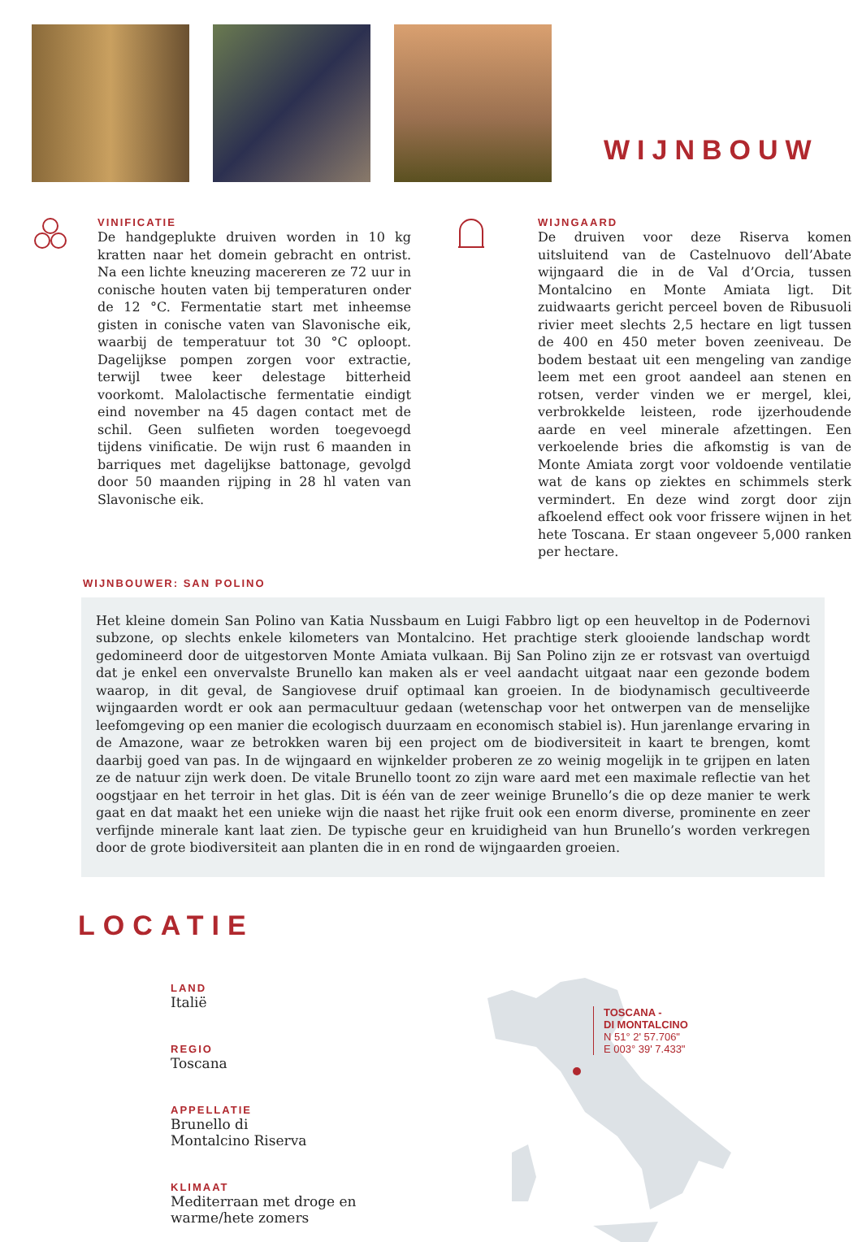WIJNBOUW
VINIFICATIE
De handgeplukte druiven worden in 10 kg kratten naar het domein gebracht en ontrist. Na een lichte kneuzing macereren ze 72 uur in conische houten vaten bij temperaturen onder de 12 °C. Fermentatie start met inheemse gisten in conische vaten van Slavonische eik, waarbij de temperatuur tot 30 °C oploopt. Dagelijkse pompen zorgen voor extractie, terwijl twee keer delestage bitterheid voorkomt. Malolactische fermentatie eindigt eind november na 45 dagen contact met de schil. Geen sulfieten worden toegevoegd tijdens vinificatie. De wijn rust 6 maanden in barriques met dagelijkse battonage, gevolgd door 50 maanden rijping in 28 hl vaten van Slavonische eik.
WIJNGAARD
De druiven voor deze Riserva komen uitsluitend van de Castelnuovo dell’Abate wijngaard die in de Val d’Orcia, tussen Montalcino en Monte Amiata ligt. Dit zuidwaarts gericht perceel boven de Ribusuoli rivier meet slechts 2,5 hectare en ligt tussen de 400 en 450 meter boven zeeniveau. De bodem bestaat uit een mengeling van zandige leem met een groot aandeel aan stenen en rotsen, verder vinden we er mergel, klei, verbrokkelde leisteen, rode ijzerhoudende aarde en veel minerale afzettingen. Een verkoelende bries die afkomstig is van de Monte Amiata zorgt voor voldoende ventilatie wat de kans op ziektes en schimmels sterk vermindert. En deze wind zorgt door zijn afkoelend effect ook voor frissere wijnen in het hete Toscana. Er staan ongeveer 5,000 ranken per hectare.
WIJNBOUWER: SAN POLINO
Het kleine domein San Polino van Katia Nussbaum en Luigi Fabbro ligt op een heuveltop in de Podernovi subzone, op slechts enkele kilometers van Montalcino. Het prachtige sterk glooiende landschap wordt gedomineerd door de uitgestorven Monte Amiata vulkaan. Bij San Polino zijn ze er rotsvast van overtuigd dat je enkel een onvervalste Brunello kan maken als er veel aandacht uitgaat naar een gezonde bodem waarop, in dit geval, de Sangiovese druif optimaal kan groeien. In de biodynamisch gecultiveerde wijngaarden wordt er ook aan permacultuur gedaan (wetenschap voor het ontwerpen van de menselijke leefomgeving op een manier die ecologisch duurzaam en economisch stabiel is). Hun jarenlange ervaring in de Amazone, waar ze betrokken waren bij een project om de biodiversiteit in kaart te brengen, komt daarbij goed van pas. In de wijngaard en wijnkelder proberen ze zo weinig mogelijk in te grijpen en laten ze de natuur zijn werk doen. De vitale Brunello toont zo zijn ware aard met een maximale reflectie van het oogstjaar en het terroir in het glas. Dit is één van de zeer weinige Brunello’s die op deze manier te werk gaat en dat maakt het een unieke wijn die naast het rijke fruit ook een enorm diverse, prominente en zeer verfijnde minerale kant laat zien. De typische geur en kruidigheid van hun Brunello’s worden verkregen door de grote biodiversiteit aan planten die in en rond de wijngaarden groeien.
LOCATIE
LAND
Italië
REGIO
Toscana
APPELLATIE
Brunello di
Montalcino Riserva
KLIMAAT
Mediterraan met droge en
warme/hete zomers
TOSCANA -
DI MONTALCINO
N 51° 2' 57.706"
E 003° 39' 7.433"